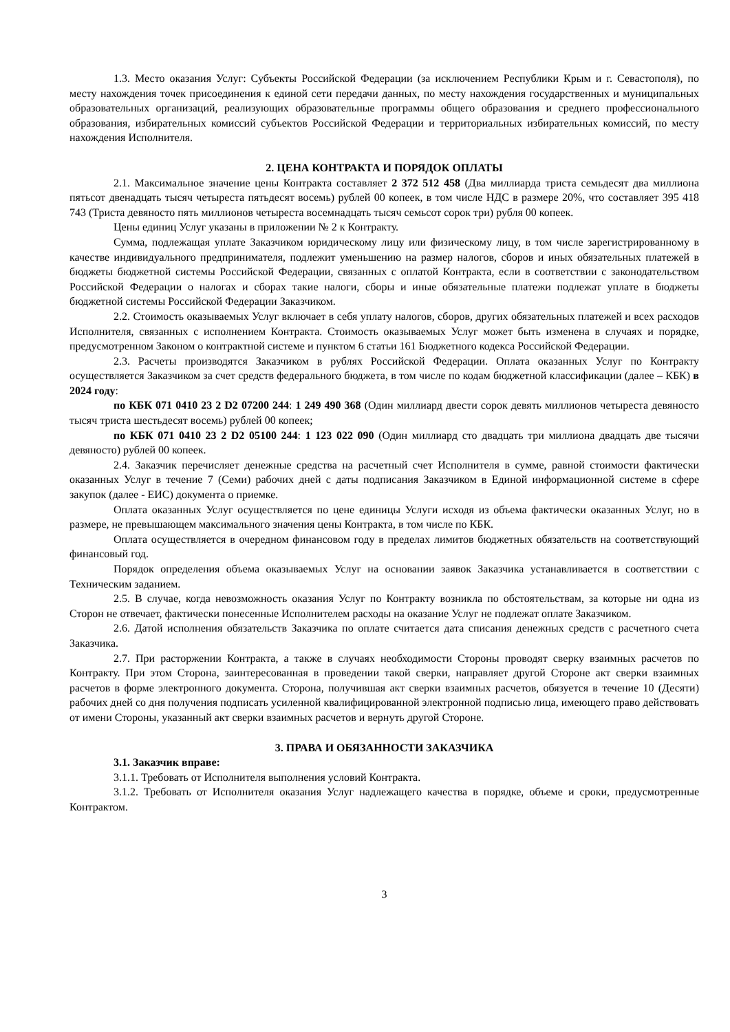1.3. Место оказания Услуг: Субъекты Российской Федерации (за исключением Республики Крым и г. Севастополя), по месту нахождения точек присоединения к единой сети передачи данных, по месту нахождения государственных и муниципальных образовательных организаций, реализующих образовательные программы общего образования и среднего профессионального образования, избирательных комиссий субъектов Российской Федерации и территориальных избирательных комиссий, по месту нахождения Исполнителя.
2. ЦЕНА КОНТРАКТА И ПОРЯДОК ОПЛАТЫ
2.1. Максимальное значение цены Контракта составляет 2 372 512 458 (Два миллиарда триста семьдесят два миллиона пятьсот двенадцать тысяч четыреста пятьдесят восемь) рублей 00 копеек, в том числе НДС в размере 20%, что составляет 395 418 743 (Триста девяносто пять миллионов четыреста восемнадцать тысяч семьсот сорок три) рубля 00 копеек.
Цены единиц Услуг указаны в приложении № 2 к Контракту.
Сумма, подлежащая уплате Заказчиком юридическому лицу или физическому лицу, в том числе зарегистрированному в качестве индивидуального предпринимателя, подлежит уменьшению на размер налогов, сборов и иных обязательных платежей в бюджеты бюджетной системы Российской Федерации, связанных с оплатой Контракта, если в соответствии с законодательством Российской Федерации о налогах и сборах такие налоги, сборы и иные обязательные платежи подлежат уплате в бюджеты бюджетной системы Российской Федерации Заказчиком.
2.2. Стоимость оказываемых Услуг включает в себя уплату налогов, сборов, других обязательных платежей и всех расходов Исполнителя, связанных с исполнением Контракта. Стоимость оказываемых Услуг может быть изменена в случаях и порядке, предусмотренном Законом о контрактной системе и пунктом 6 статьи 161 Бюджетного кодекса Российской Федерации.
2.3. Расчеты производятся Заказчиком в рублях Российской Федерации. Оплата оказанных Услуг по Контракту осуществляется Заказчиком за счет средств федерального бюджета, в том числе по кодам бюджетной классификации (далее – КБК) в 2024 году:
по КБК 071 0410 23 2 D2 07200 244: 1 249 490 368 (Один миллиард двести сорок девять миллионов четыреста девяносто тысяч триста шестьдесят восемь) рублей 00 копеек;
по КБК 071 0410 23 2 D2 05100 244: 1 123 022 090 (Один миллиард сто двадцать три миллиона двадцать две тысячи девяносто) рублей 00 копеек.
2.4. Заказчик перечисляет денежные средства на расчетный счет Исполнителя в сумме, равной стоимости фактически оказанных Услуг в течение 7 (Семи) рабочих дней с даты подписания Заказчиком в Единой информационной системе в сфере закупок (далее - ЕИС) документа о приемке.
Оплата оказанных Услуг осуществляется по цене единицы Услуги исходя из объема фактически оказанных Услуг, но в размере, не превышающем максимального значения цены Контракта, в том числе по КБК.
Оплата осуществляется в очередном финансовом году в пределах лимитов бюджетных обязательств на соответствующий финансовый год.
Порядок определения объема оказываемых Услуг на основании заявок Заказчика устанавливается в соответствии с Техническим заданием.
2.5. В случае, когда невозможность оказания Услуг по Контракту возникла по обстоятельствам, за которые ни одна из Сторон не отвечает, фактически понесенные Исполнителем расходы на оказание Услуг не подлежат оплате Заказчиком.
2.6. Датой исполнения обязательств Заказчика по оплате считается дата списания денежных средств с расчетного счета Заказчика.
2.7. При расторжении Контракта, а также в случаях необходимости Стороны проводят сверку взаимных расчетов по Контракту. При этом Сторона, заинтересованная в проведении такой сверки, направляет другой Стороне акт сверки взаимных расчетов в форме электронного документа. Сторона, получившая акт сверки взаимных расчетов, обязуется в течение 10 (Десяти) рабочих дней со дня получения подписать усиленной квалифицированной электронной подписью лица, имеющего право действовать от имени Стороны, указанный акт сверки взаимных расчетов и вернуть другой Стороне.
3. ПРАВА И ОБЯЗАННОСТИ ЗАКАЗЧИКА
3.1. Заказчик вправе:
3.1.1. Требовать от Исполнителя выполнения условий Контракта.
3.1.2. Требовать от Исполнителя оказания Услуг надлежащего качества в порядке, объеме и сроки, предусмотренные Контрактом.
3